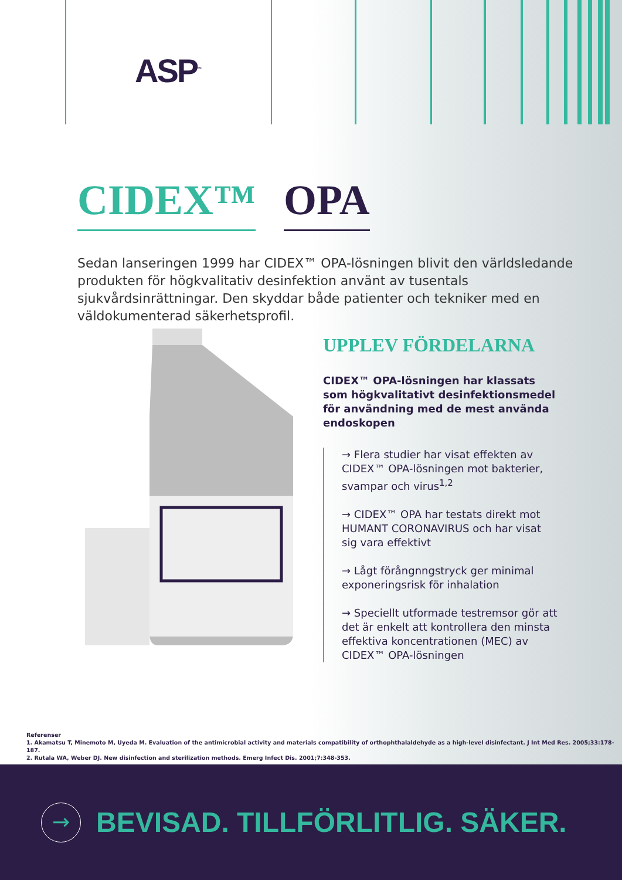ASP<sup>™</sup>
CIDEX™ OPA
Sedan lanseringen 1999 har CIDEX™ OPA-lösningen blivit den världsledande produkten för högkvalitativ desinfektion använt av tusentals sjukvårdsinrättningar. Den skyddar både patienter och tekniker med en väldokumenterad säkerhetsprofil.
UPPLEV FÖRDELARNA
CIDEX™ OPA-lösningen har klassats som högkvalitativt desinfektionsmedel för användning med de mest använda endoskopen
→ Flera studier har visat effekten av CIDEX™ OPA-lösningen mot bakterier, svampar och virus<sup>1,2</sup>
→ CIDEX™ OPA har testats direkt mot HUMANT CORONAVIRUS och har visat sig vara effektivt
→ Lågt förångnngstryck ger minimal exponeringsrisk för inhalation
→ Speciellt utformade testremsor gör att det är enkelt att kontrollera den minsta effektiva koncentrationen (MEC) av CIDEX™ OPA-lösningen
Referenser
1. Akamatsu T, Minemoto M, Uyeda M. Evaluation of the antimicrobial activity and materials compatibility of orthophthalaldehyde as a high-level disinfectant. J Int Med Res. 2005;33:178-187.
2. Rutala WA, Weber DJ. New disinfection and sterilization methods. Emerg Infect Dis. 2001;7:348-353.
→
BEVISAD. TILLFÖRLITLIG. SÄKER.